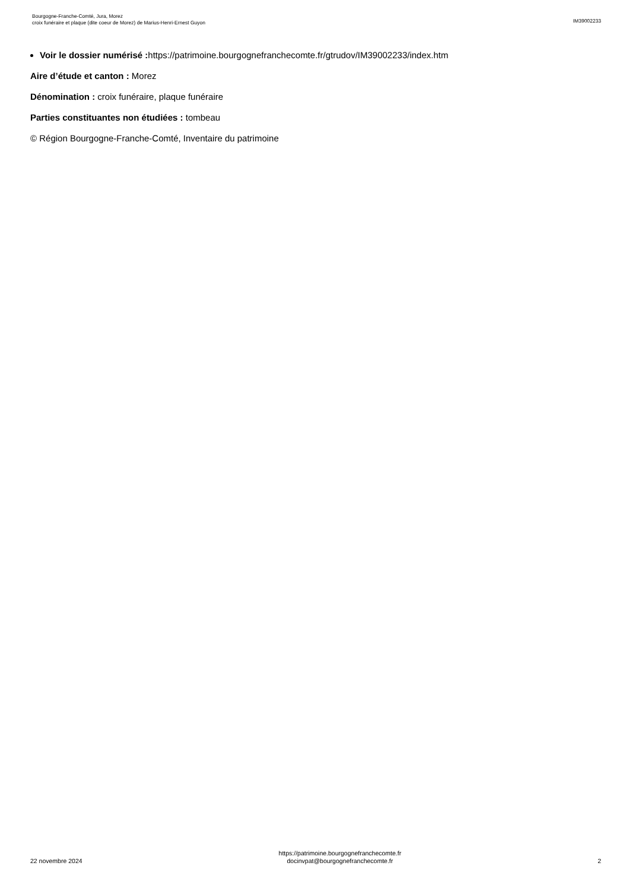Bourgogne-Franche-Comté, Jura, Morez
croix funéraire et plaque (dite coeur de Morez) de Marius-Henri-Ernest Guyon
IM39002233
Voir le dossier numérisé : https://patrimoine.bourgognefranchecomte.fr/gtrudov/IM39002233/index.htm
Aire d’étude et canton : Morez
Dénomination : croix funéraire, plaque funéraire
Parties constituantes non étudiées : tombeau
© Région Bourgogne-Franche-Comté, Inventaire du patrimoine
22 novembre 2024
https://patrimoine.bourgognefranchecomte.fr
docinvpat@bourgognefranchecomte.fr
2